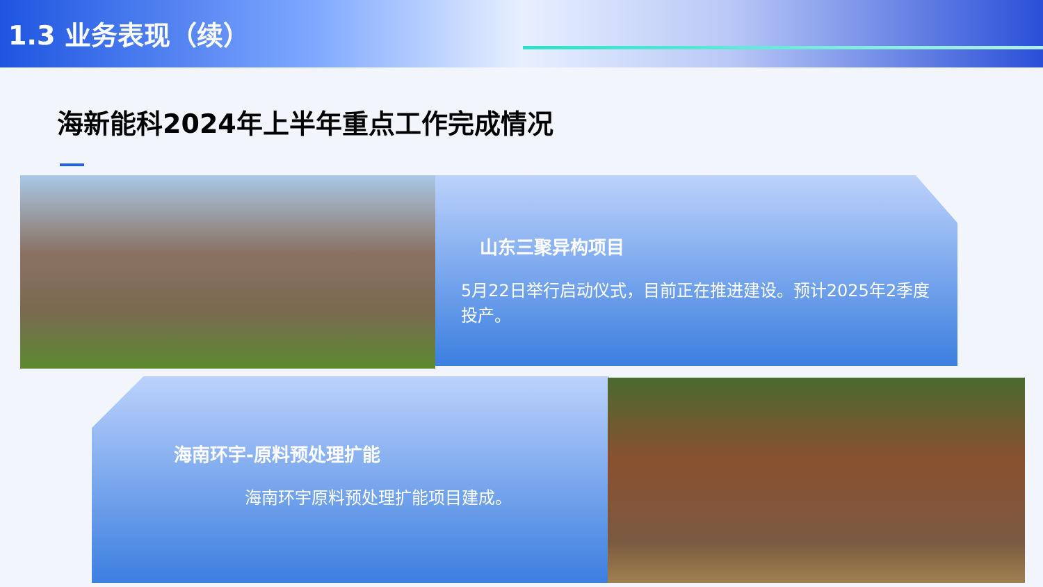1.3 业务表现（续）
海新能科2024年上半年重点工作完成情况
山东三聚异构项目
5月22日举行启动仪式，目前正在推进建设。预计2025年2季度投产。
海南环宇-原料预处理扩能
海南环宇原料预处理扩能项目建成。